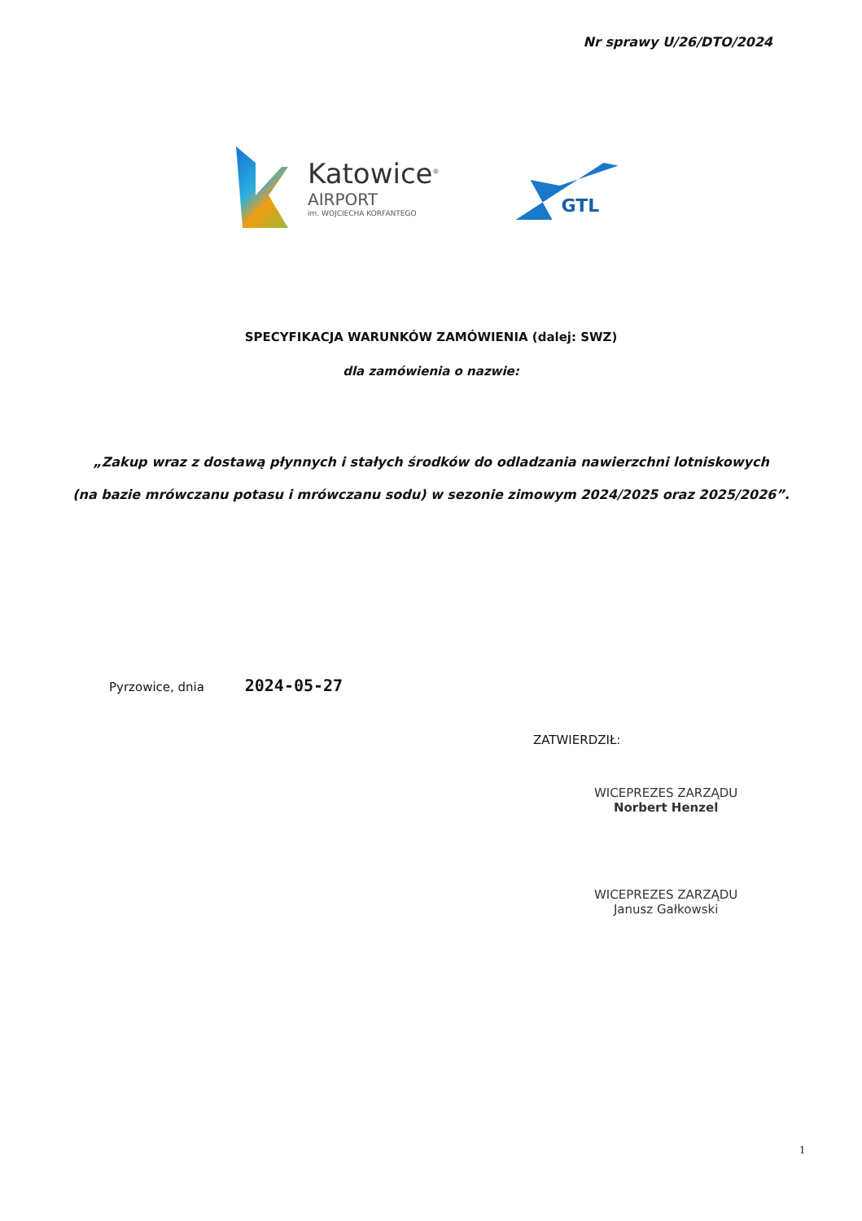Nr sprawy U/26/DTO/2024
Katowice<sup>®</sup>
AIRPORT
im. WOJCIECHA KORFANTEGO
GTL
SPECYFIKACJA WARUNKÓW ZAMÓWIENIA (dalej: SWZ)
dla zamówienia o nazwie:
„Zakup wraz z dostawą płynnych i stałych środków do odladzania nawierzchni lotniskowych
(na bazie mrówczanu potasu i mrówczanu sodu) w sezonie zimowym 2024/2025 oraz 2025/2026”.
Pyrzowice, dnia 2024-05-27
ZATWIERDZIŁ:
WICEPREZES ZARZĄDU
Norbert Henzel
WICEPREZES ZARZĄDU
Janusz Gałkowski
1